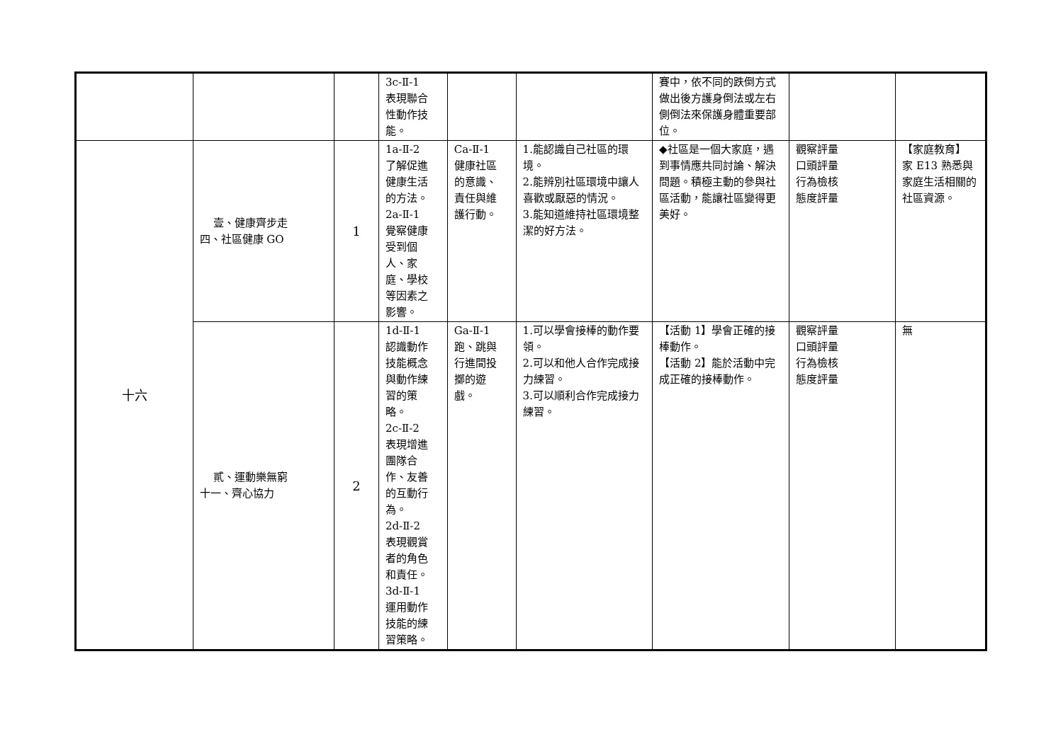| | | | 3c-Ⅱ-1 表現聯合 性動作技 能。 | | | 賽中，依不同的跌倒方式做出後方護身倒法或左右側倒法來保護身體重要部位。 | | |
| 十六 | 壹、健康齊步走 四、社區健康 GO | 1 | 1a-Ⅱ-2 了解促進 健康生活 的方法。 2a-Ⅱ-1 覺察健康 受到個 人、家 庭、學校 等因素之 影響。 | Ca-Ⅱ-1 健康社區 的意識、 責任與維 護行動。 | 1.能認識自己社區的環境。 2.能辨別社區環境中讓人喜歡或厭惡的情況。 3.能知道維持社區環境整潔的好方法。 | ◆社區是一個大家庭，遇到事情應共同討論、解決問題。積極主動的參與社區活動，能讓社區變得更美好。 | 觀察評量 口頭評量 行為檢核 態度評量 | 【家庭教育】 家 E13 熟悉與家庭生活相關的社區資源。 |
| | 貳、運動樂無窮 十一、齊心協力 | 2 | 1d-Ⅱ-1 認識動作 技能概念 與動作練 習的策 略。 2c-Ⅱ-2 表現增進 團隊合 作、友善 的互動行 為。 2d-Ⅱ-2 表現觀賞 者的角色 和責任。 3d-Ⅱ-1 運用動作 技能的練 習策略。 | Ga-Ⅱ-1 跑、跳與 行進間投 擲的遊 戲。 | 1.可以學會接棒的動作要領。 2.可以和他人合作完成接力練習。 3.可以順利合作完成接力練習。 | 【活動 1】學會正確的接棒動作。 【活動 2】能於活動中完成正確的接棒動作。 | 觀察評量 口頭評量 行為檢核 態度評量 | 無 |